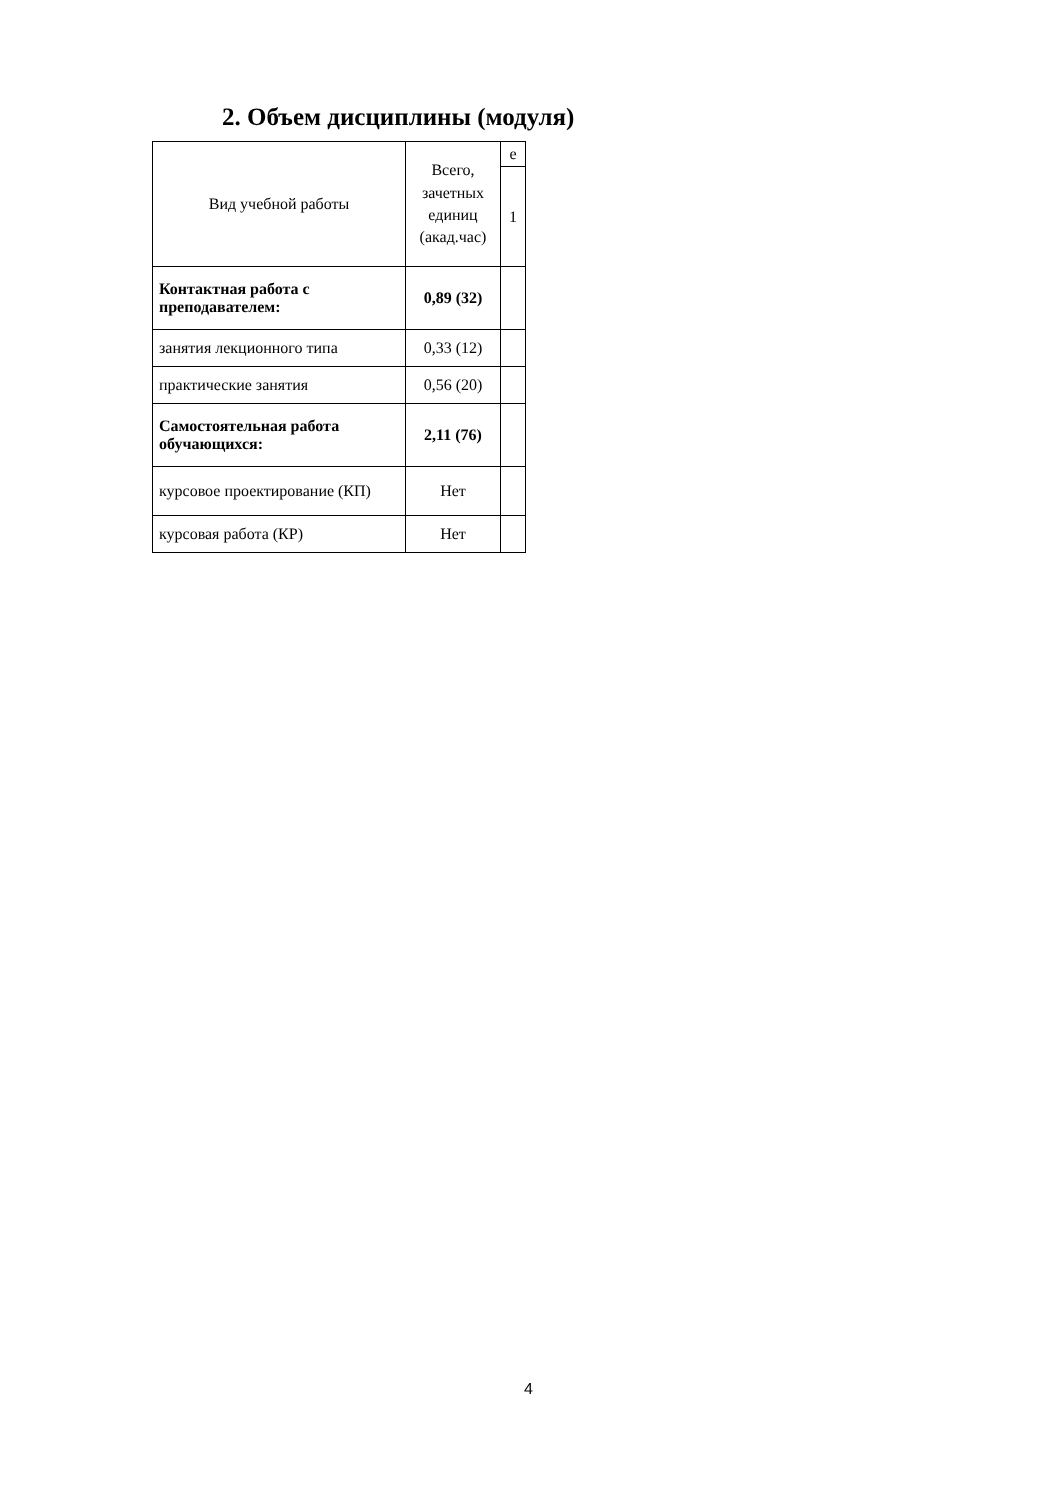2. Объем дисциплины (модуля)
| Вид учебной работы | Всего, зачетных единиц (акад.час) | е |
| --- | --- | --- |
| | | 1 |
| Контактная работа с преподавателем: | 0,89 (32) | |
| занятия лекционного типа | 0,33 (12) | |
| практические занятия | 0,56 (20) | |
| Самостоятельная работа обучающихся: | 2,11 (76) | |
| курсовое проектирование (КП) | Нет | |
| курсовая работа (КР) | Нет | |
4